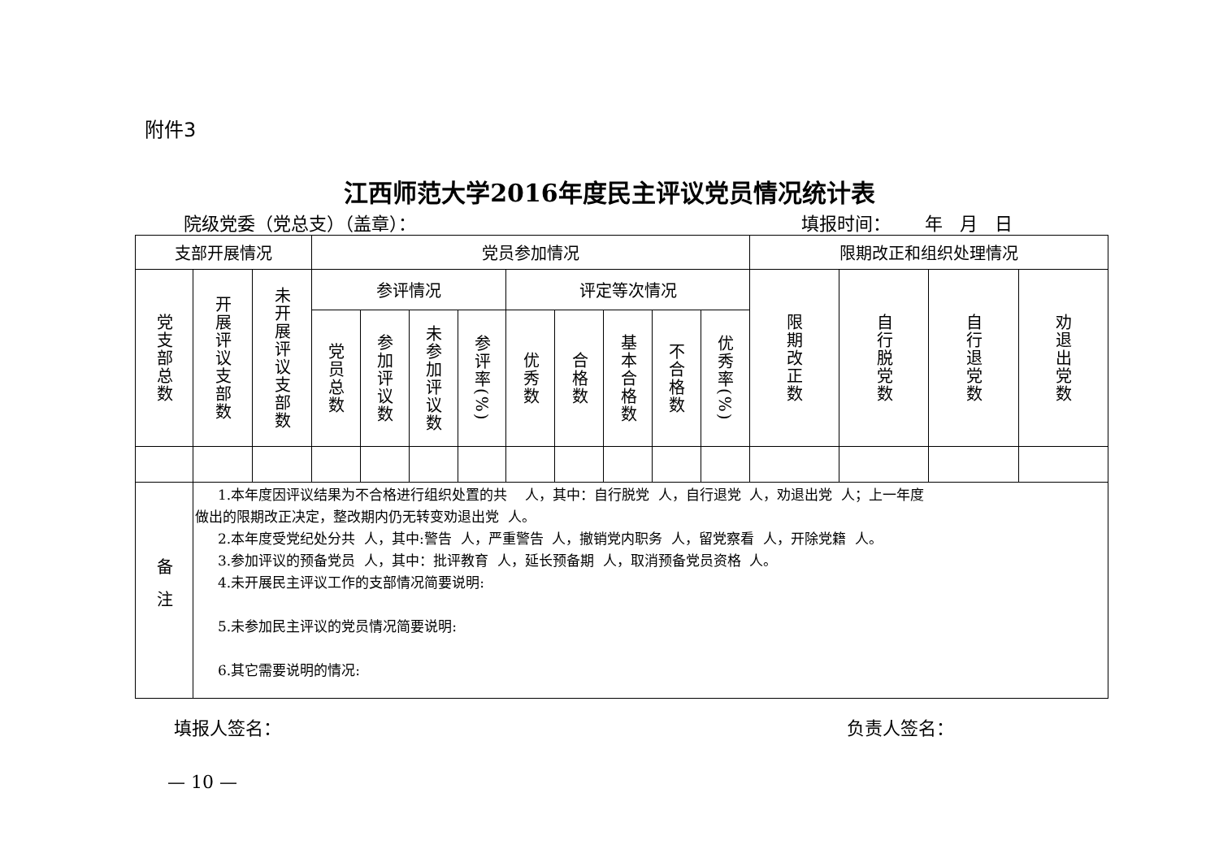附件3
江西师范大学2016年度民主评议党员情况统计表
院级党委（党总支）（盖章）： 填报时间： 年 月 日
| 支部开展情况 | | | 党员参加情况 | | | | | | | | | 限期改正和组织处理情况 | | | |
| --- | --- | --- | --- | --- | --- | --- | --- | --- | --- | --- | --- | --- | --- | --- | --- |
| 党支部总数 | 开展评议支部数 | 未开展评议支部数 | 参评情况 | | | | 评定等次情况 | | | | | 限期改正数 | 自行脱党数 | 自行退党数 | 劝退出党数 |
| | | | 党员总数 | 参加评议数 | 未参加评议数 | 参评率(%) | 优秀数 | 合格数 | 基本合格数 | 不合格数 | 优秀率(%) | | | | |
| 备注 | 1.本年度因评议结果为不合格进行组织处置的共 人，其中：自行脱党 人，自行退党 人，劝退出党 人；上一年度 做出的限期改正决定，整改期内仍无转变劝退出党 人。 2.本年度受党纪处分共 人，其中:警告 人，严重警告 人，撤销党内职务 人，留党察看 人，开除党籍 人。 3.参加评议的预备党员 人，其中：批评教育 人，延长预备期 人，取消预备党员资格 人。 4.未开展民主评议工作的支部情况简要说明: 5.未参加民主评议的党员情况简要说明: 6.其它需要说明的情况: | | | | | | | | | | | | | | |
填报人签名： 负责人签名：
— 10 —